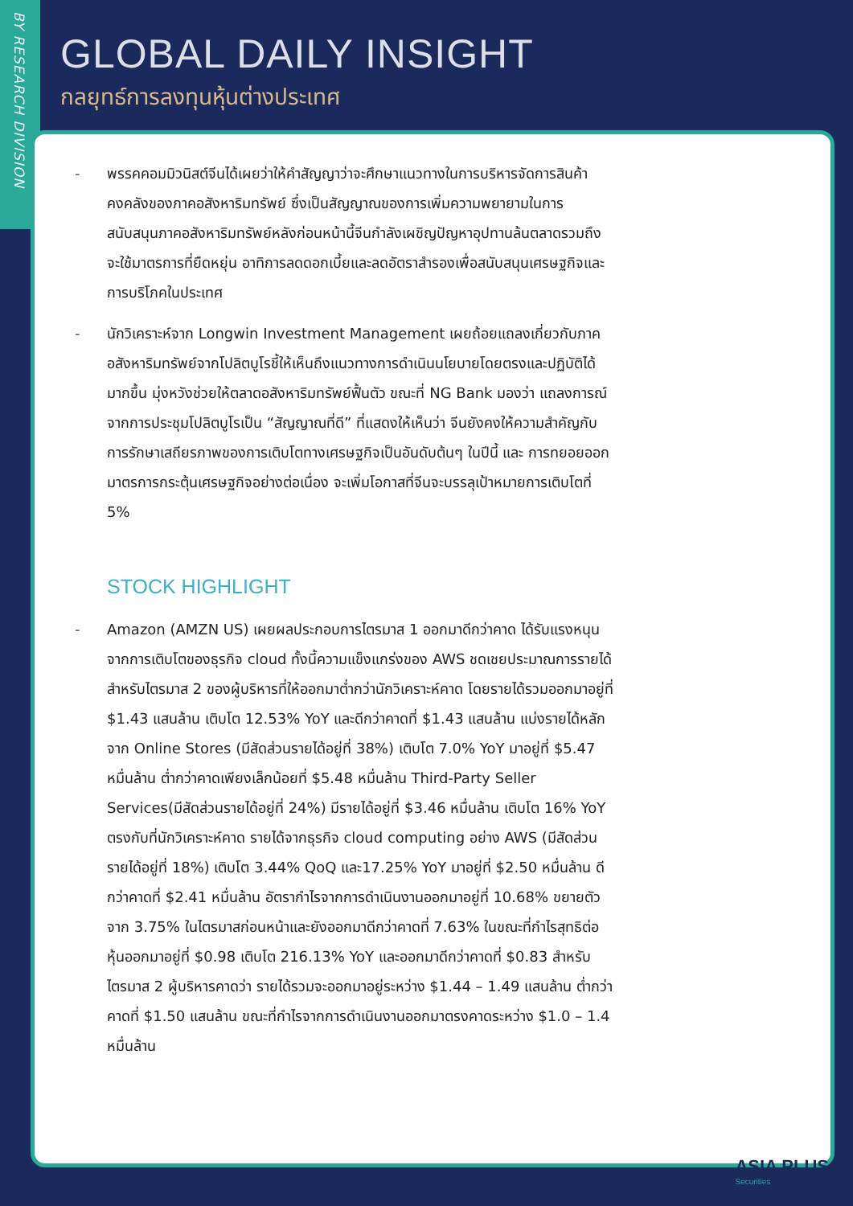BY RESEARCH DIVISION
GLOBAL DAILY INSIGHT
กลยุทธ์การลงทุนหุ้นต่างประเทศ
- พรรคคอมมิวนิสต์จีนได้เผยว่าให้คำสัญญาว่าจะศึกษาแนวทางในการบริหารจัดการสินค้าคงคลังของภาคอสังหาริมทรัพย์ ซึ่งเป็นสัญญาณของการเพิ่มความพยายามในการสนับสนุนภาคอสังหาริมทรัพย์หลังก่อนหน้านี้จีนกำลังเผชิญปัญหาอุปทานล้นตลาดรวมถึงจะใช้มาตรการที่ยืดหยุ่น อาทิการลดดอกเบี้ยและลดอัตราสำรองเพื่อสนับสนุนเศรษฐกิจและการบริโภคในประเทศ
- นักวิเคราะห์จาก Longwin Investment Management เผยถ้อยแถลงเกี่ยวกับภาคอสังหาริมทรัพย์จากโปลิตบูโรชี้ให้เห็นถึงแนวทางการดำเนินนโยบายโดยตรงและปฏิบัติได้มากขึ้น มุ่งหวังช่วยให้ตลาดอสังหาริมทรัพย์ฟื้นตัว ขณะที่ NG Bank มองว่า แถลงการณ์จากการประชุมโปลิตบูโรเป็น “สัญญาณที่ดี” ที่แสดงให้เห็นว่า จีนยังคงให้ความสำคัญกับการรักษาเสถียรภาพของการเติบโตทางเศรษฐกิจเป็นอันดับต้นๆ ในปีนี้ และ การทยอยออกมาตรการกระตุ้นเศรษฐกิจอย่างต่อเนื่อง จะเพิ่มโอกาสที่จีนจะบรรลุเป้าหมายการเติบโตที่ 5%
STOCK HIGHLIGHT
- Amazon (AMZN US) เผยผลประกอบการไตรมาส 1 ออกมาดีกว่าคาด ได้รับแรงหนุนจากการเติบโตของธุรกิจ cloud ทั้งนี้ความแข็งแกร่งของ AWS ชดเชยประมาณการรายได้สำหรับไตรมาส 2 ของผู้บริหารที่ให้ออกมาต่ำกว่านักวิเคราะห์คาด โดยรายได้รวมออกมาอยู่ที่ $1.43 แสนล้าน เติบโต 12.53% YoY และดีกว่าคาดที่ $1.43 แสนล้าน แบ่งรายได้หลักจาก Online Stores (มีสัดส่วนรายได้อยู่ที่ 38%) เติบโต 7.0% YoY มาอยู่ที่ $5.47 หมื่นล้าน ต่ำกว่าคาดเพียงเล็กน้อยที่ $5.48 หมื่นล้าน Third-Party Seller Services(มีสัดส่วนรายได้อยู่ที่ 24%) มีรายได้อยู่ที่ $3.46 หมื่นล้าน เติบโต 16% YoY ตรงกับที่นักวิเคราะห์คาด รายได้จากธุรกิจ cloud computing อย่าง AWS (มีสัดส่วนรายได้อยู่ที่ 18%) เติบโต 3.44% QoQ และ17.25% YoY มาอยู่ที่ $2.50 หมื่นล้าน ดีกว่าคาดที่ $2.41 หมื่นล้าน อัตรากำไรจากการดำเนินงานออกมาอยู่ที่ 10.68% ขยายตัวจาก 3.75% ในไตรมาสก่อนหน้าและยังออกมาดีกว่าคาดที่ 7.63% ในขณะที่กำไรสุทธิต่อหุ้นออกมาอยู่ที่ $0.98 เติบโต 216.13% YoY และออกมาดีกว่าคาดที่ $0.83 สำหรับไตรมาส 2 ผู้บริหารคาดว่า รายได้รวมจะออกมาอยู่ระหว่าง $1.44 – 1.49 แสนล้าน ต่ำกว่าคาดที่ $1.50 แสนล้าน ขณะที่กำไรจากการดำเนินงานออกมาตรงคาดระหว่าง $1.0 – 1.4 หมื่นล้าน
ASIA PLUS
Securities